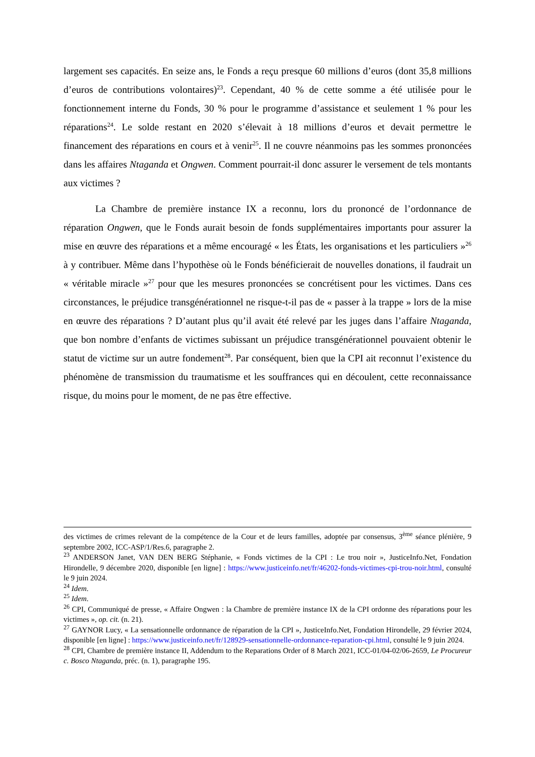largement ses capacités. En seize ans, le Fonds a reçu presque 60 millions d’euros (dont 35,8 millions d’euros de contributions volontaires)<sup>23</sup>. Cependant, 40 % de cette somme a été utilisée pour le fonctionnement interne du Fonds, 30 % pour le programme d’assistance et seulement 1 % pour les réparations<sup>24</sup>. Le solde restant en 2020 s’élevait à 18 millions d’euros et devait permettre le financement des réparations en cours et à venir<sup>25</sup>. Il ne couvre néanmoins pas les sommes prononcées dans les affaires Ntaganda et Ongwen. Comment pourrait-il donc assurer le versement de tels montants aux victimes ?
La Chambre de première instance IX a reconnu, lors du prononcé de l’ordonnance de réparation Ongwen, que le Fonds aurait besoin de fonds supplémentaires importants pour assurer la mise en œuvre des réparations et a même encouragé « les États, les organisations et les particuliers »<sup>26</sup> à y contribuer. Même dans l’hypothèse où le Fonds bénéficierait de nouvelles donations, il faudrait un « véritable miracle »<sup>27</sup> pour que les mesures prononcées se concrétisent pour les victimes. Dans ces circonstances, le préjudice transgénérationnel ne risque-t-il pas de « passer à la trappe » lors de la mise en œuvre des réparations ? D’autant plus qu’il avait été relevé par les juges dans l’affaire Ntaganda, que bon nombre d’enfants de victimes subissant un préjudice transgénérationnel pouvaient obtenir le statut de victime sur un autre fondement<sup>28</sup>. Par conséquent, bien que la CPI ait reconnut l’existence du phénomène de transmission du traumatisme et les souffrances qui en découlent, cette reconnaissance risque, du moins pour le moment, de ne pas être effective.
des victimes de crimes relevant de la compétence de la Cour et de leurs familles, adoptée par consensus, 3<sup>ème</sup> séance plénière, 9 septembre 2002, ICC-ASP/1/Res.6, paragraphe 2.
<sup>23</sup> ANDERSON Janet, VAN DEN BERG Stéphanie, « Fonds victimes de la CPI : Le trou noir », JusticeInfo.Net, Fondation Hirondelle, 9 décembre 2020, disponible [en ligne] : https://www.justiceinfo.net/fr/46202-fonds-victimes-cpi-trou-noir.html, consulté le 9 juin 2024.
<sup>24</sup> Idem.
<sup>25</sup> Idem.
<sup>26</sup> CPI, Communiqué de presse, « Affaire Ongwen : la Chambre de première instance IX de la CPI ordonne des réparations pour les victimes », op. cit. (n. 21).
<sup>27</sup> GAYNOR Lucy, « La sensationnelle ordonnance de réparation de la CPI », JusticeInfo.Net, Fondation Hirondelle, 29 février 2024, disponible [en ligne] : https://www.justiceinfo.net/fr/128929-sensationnelle-ordonnance-reparation-cpi.html, consulté le 9 juin 2024.
<sup>28</sup> CPI, Chambre de première instance II, Addendum to the Reparations Order of 8 March 2021, ICC-01/04-02/06-2659, Le Procureur c. Bosco Ntaganda, préc. (n. 1), paragraphe 195.